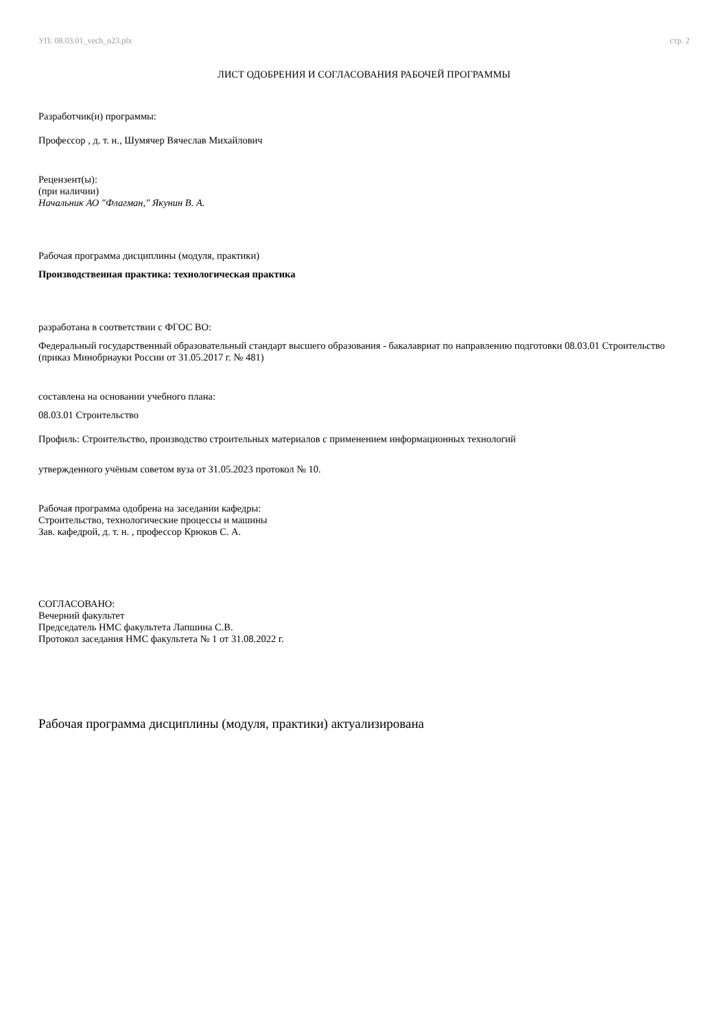УП: 08.03.01_vech_n23.plx стр. 2
ЛИСТ ОДОБРЕНИЯ И СОГЛАСОВАНИЯ РАБОЧЕЙ ПРОГРАММЫ
Разработчик(и) программы:
Профессор , д. т. н., Шумячер Вячеслав Михайлович
Рецензент(ы):
(при наличии)
Начальник АО "Флагман," Якунин В. А.
Рабочая программа дисциплины (модуля, практики)
Производственная практика: технологическая практика
разработана в соответствии с ФГОС ВО:
Федеральный государственный образовательный стандарт высшего образования - бакалавриат по направлению подготовки 08.03.01 Строительство (приказ Минобрнауки России от 31.05.2017 г. № 481)
составлена на основании учебного плана:
08.03.01 Строительство
Профиль: Строительство, производство строительных материалов с применением информационных технологий
утвержденного учёным советом вуза от 31.05.2023 протокол № 10.
Рабочая программа одобрена на заседании кафедры:
Строительство, технологические процессы и машины
Зав. кафедрой, д. т. н. , профессор Крюков С. А.
СОГЛАСОВАНО:
Вечерний факультет
Председатель НМС факультета Лапшина С.В.
Протокол заседания НМС факультета № 1 от 31.08.2022 г.
Рабочая программа дисциплины (модуля, практики) актуализирована